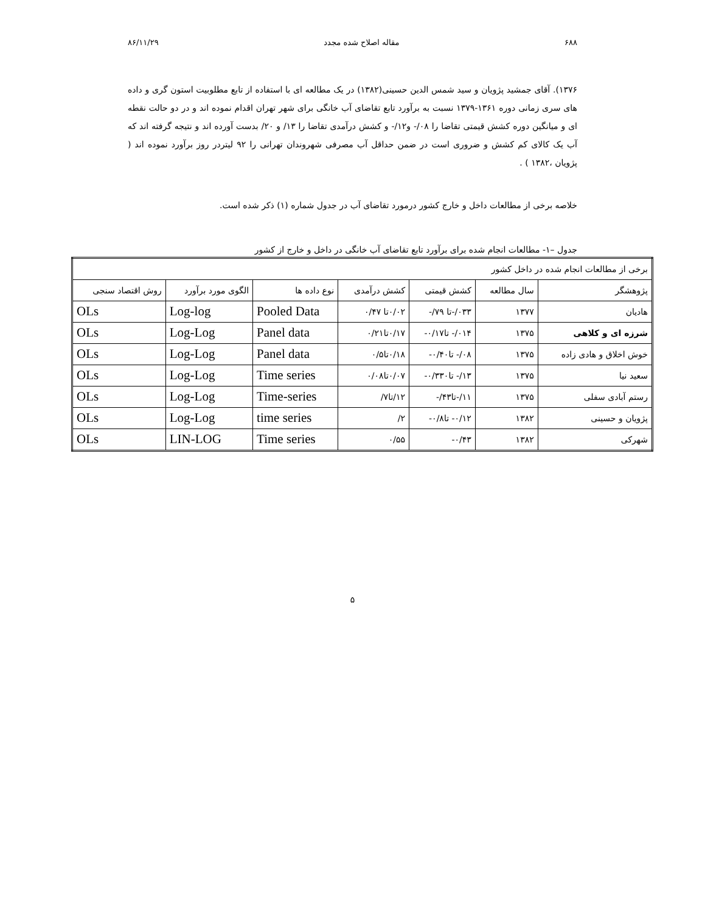۶۸۸ مقاله اصلاح شده مجدد ۸۶/۱۱/۲۹
۱۳۷۶). آقای جمشید پژویان و سید شمس الدین حسینی(۱۳۸۲) در یک مطالعه ای با استفاده از تابع مطلوبیت استون گری و داده های سری زمانی دوره ۱۳۶۱-۱۳۷۹ نسبت به برآورد تابع تقاضای آب خانگی برای شهر تهران اقدام نموده اند و در دو حالت نقطه ای و میانگین دوره کشش قیمتی تقاضا را ۰۸/- و۱۲/- و کشش درآمدی تقاضا را ۱۳/ و ۲۰/ بدست آورده اند و نتیجه گرفته اند که آب یک کالای کم کشش و ضروری است در ضمن حداقل آب مصرفی شهروندان تهرانی را ۹۲ لیتردر روز برآورد نموده اند ( پژویان ،۱۳۸۲ ) .
خلاصه برخی از مطالعات داخل و خارج کشور درمورد تقاضای آب در جدول شماره (۱) ذکر شده است.
جدول –۱- مطالعات انجام شده برای برآورد تابع تقاضای آب خانگی در داخل و خارج از کشور
| برخی از مطالعات انجام شده در داخل کشور | | | | | | |
| پژوهشگر | سال مطالعه | کشش قیمتی | کشش درآمدی | نوع داده ها | الگوی مورد برآورد | روش اقتصاد سنجی |
| هادیان | ۱۳۷۷ | ۰۳۳/-تا ۷۹/- | ۰/۰۲تا ۰/۴۷ | Pooled Data | Log-log | OLs |
| شرزه ای و کلاهی | ۱۳۷۵ | ۰۱۴/- تا۰/۱۷- | ۰/۱۷تا۰/۲۱ | Panel data | Log-Log | OLs |
| خوش اخلاق و هادی زاده | ۱۳۷۵ | ۰۸/- تا۰/۴۰- | ۰/۱۸تا۰/۵ | Panel data | Log-Log | OLs |
| سعید نیا | ۱۳۷۵ | ۱۳/- تا۰/۳۳۰- | ۰/۰۷تا۰/۰۸ | Time series | Log-Log | OLs |
| رستم آبادی سفلی | ۱۳۷۵ | ۱۱/-تا۴۳/- | ۱۲/تا۷/ | Time-series | Log-Log | OLs |
| پژویان و حسینی | ۱۳۸۲ | ۰/۱۲- تا۰/۸- | ۲/ | time series | Log-Log | OLs |
| شهرکی | ۱۳۸۲ | ۰/۴۳- | ۰/۵۵ | Time series | LIN-LOG | OLs |
۵